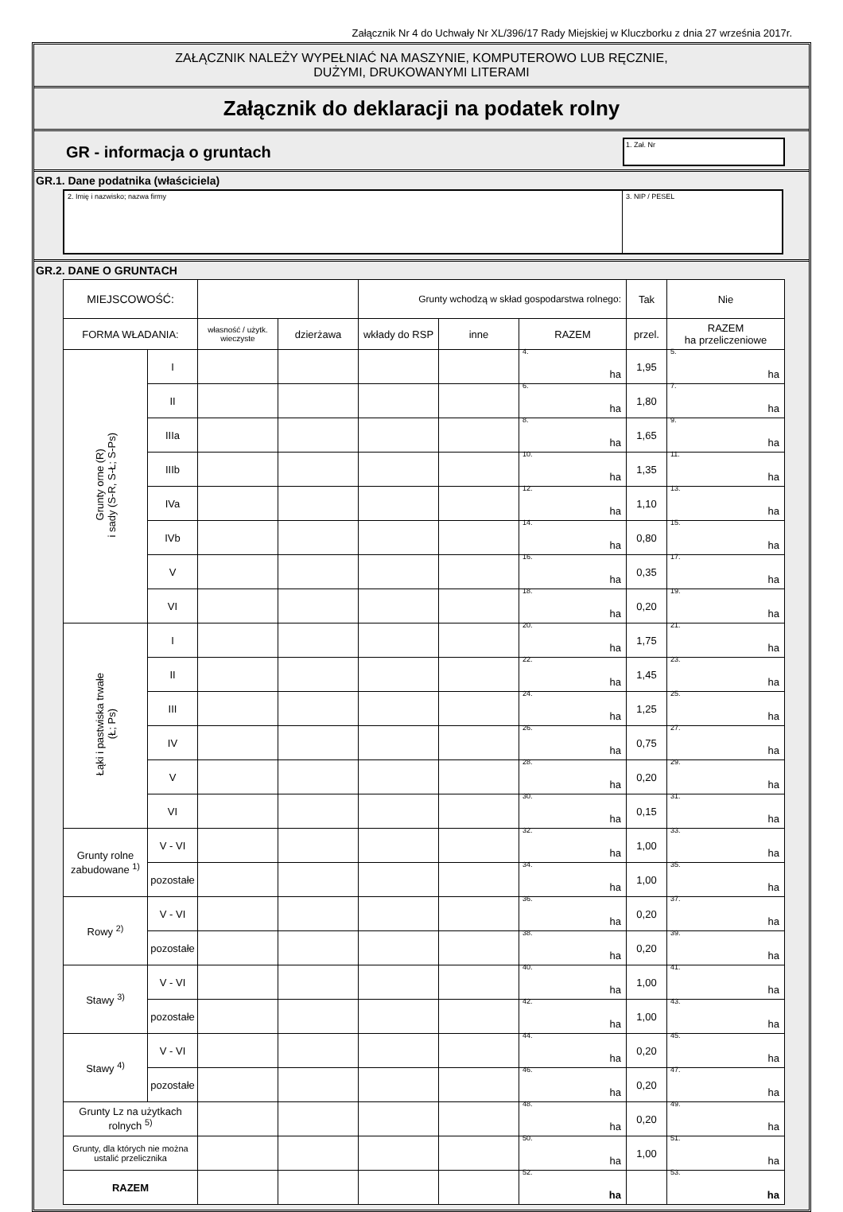Załącznik Nr 4 do Uchwały Nr XL/396/17 Rady Miejskiej w Kluczborku z dnia 27 września 2017r.
ZAŁĄCZNIK NALEŻY WYPEŁNIAĆ NA MASZYNIE, KOMPUTEROWO LUB RĘCZNIE,
DUŻYMI, DRUKOWANYMI LITERAMI
Załącznik do deklaracji na podatek rolny
GR - informacja o gruntach
1. Zał. Nr
GR.1. Dane podatnika (właściciela)
2. Imię i nazwisko; nazwa firmy
3. NIP / PESEL
GR.2. DANE O GRUNTACH
| MIEJSCOWOŚĆ: | | | | Grunty wchodzą w skład gospodarstwa rolnego: | | | Tak | Nie |
| FORMA WŁADANIA: | | własność / użytk. wieczyste | dzierżawa | wkłady do RSP | inne | RAZEM | przel. | RAZEM ha przeliczeniowe |
| Grunty orne (R) i sady (S-R, S-Ł; S-Ps) | I | | | | | 4. ha | 1,95 | 5. ha |
| | II | | | | | 6. ha | 1,80 | 7. ha |
| | IIIa | | | | | 8. ha | 1,65 | 9. ha |
| | IIIb | | | | | 10. ha | 1,35 | 11. ha |
| | IVa | | | | | 12. ha | 1,10 | 13. ha |
| | IVb | | | | | 14. ha | 0,80 | 15. ha |
| | V | | | | | 16. ha | 0,35 | 17. ha |
| | VI | | | | | 18. ha | 0,20 | 19. ha |
| Łąki i pastwiska trwałe (Ł; Ps) | I | | | | | 20. ha | 1,75 | 21. ha |
| | II | | | | | 22. ha | 1,45 | 23. ha |
| | III | | | | | 24. ha | 1,25 | 25. ha |
| | IV | | | | | 26. ha | 0,75 | 27. ha |
| | V | | | | | 28. ha | 0,20 | 29. ha |
| | VI | | | | | 30. ha | 0,15 | 31. ha |
| Grunty rolne zabudowane <sup>1)</sup> | V - VI | | | | | 32. ha | 1,00 | 33. ha |
| | pozostałe | | | | | 34. ha | 1,00 | 35. ha |
| Rowy <sup>2)</sup> | V - VI | | | | | 36. ha | 0,20 | 37. ha |
| | pozostałe | | | | | 38. ha | 0,20 | 39. ha |
| Stawy <sup>3)</sup> | V - VI | | | | | 40. ha | 1,00 | 41. ha |
| | pozostałe | | | | | 42. ha | 1,00 | 43. ha |
| Stawy <sup>4)</sup> | V - VI | | | | | 44. ha | 0,20 | 45. ha |
| | pozostałe | | | | | 46. ha | 0,20 | 47. ha |
| Grunty Lz na użytkach rolnych <sup>5)</sup> | | | | | | 48. ha | 0,20 | 49. ha |
| Grunty, dla których nie można ustalić przelicznika | | | | | | 50. ha | 1,00 | 51. ha |
| RAZEM | | | | | | 52. ha | | 53. ha |